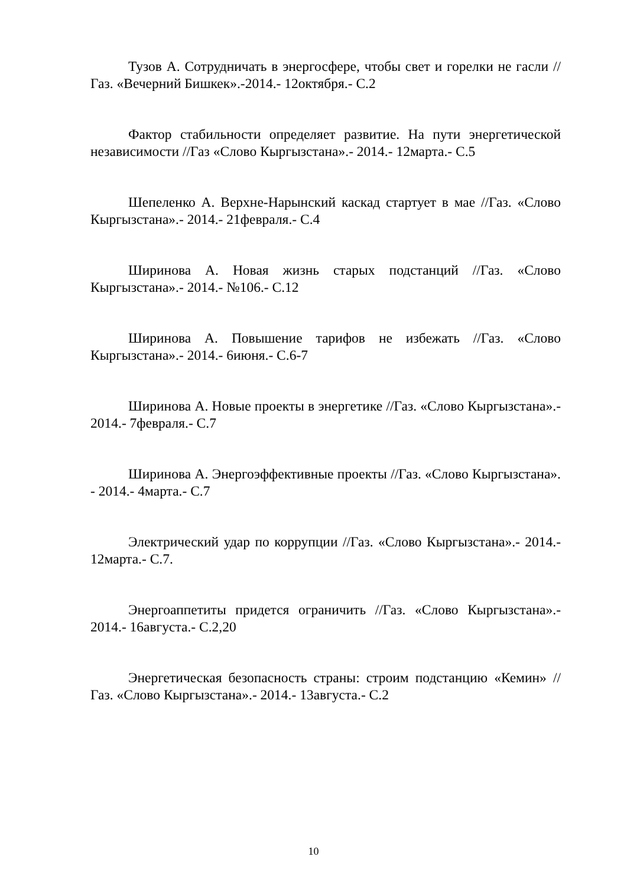Тузов А. Сотрудничать в энергосфере, чтобы свет и горелки не гасли //Газ. «Вечерний Бишкек».-2014.- 12октября.- С.2
Фактор стабильности определяет развитие. На пути энергетической независимости //Газ «Слово Кыргызстана».- 2014.- 12марта.- С.5
Шепеленко А. Верхне-Нарынский каскад стартует в мае //Газ. «Слово Кыргызстана».- 2014.- 21февраля.- С.4
Ширинова А. Новая жизнь старых подстанций //Газ. «Слово Кыргызстана».- 2014.- №106.- С.12
Ширинова А. Повышение тарифов не избежать //Газ. «Слово Кыргызстана».- 2014.- 6июня.- С.6-7
Ширинова А. Новые проекты в энергетике //Газ. «Слово Кыргызстана».- 2014.- 7февраля.- С.7
Ширинова А. Энергоэффективные проекты //Газ. «Слово Кыргызстана». - 2014.- 4марта.- С.7
Электрический удар по коррупции //Газ. «Слово Кыргызстана».- 2014.- 12марта.- С.7.
Энергоаппетиты придется ограничить //Газ. «Слово Кыргызстана».- 2014.- 16августа.- С.2,20
Энергетическая безопасность страны: строим подстанцию «Кемин» //Газ. «Слово Кыргызстана».- 2014.- 13августа.- С.2
10